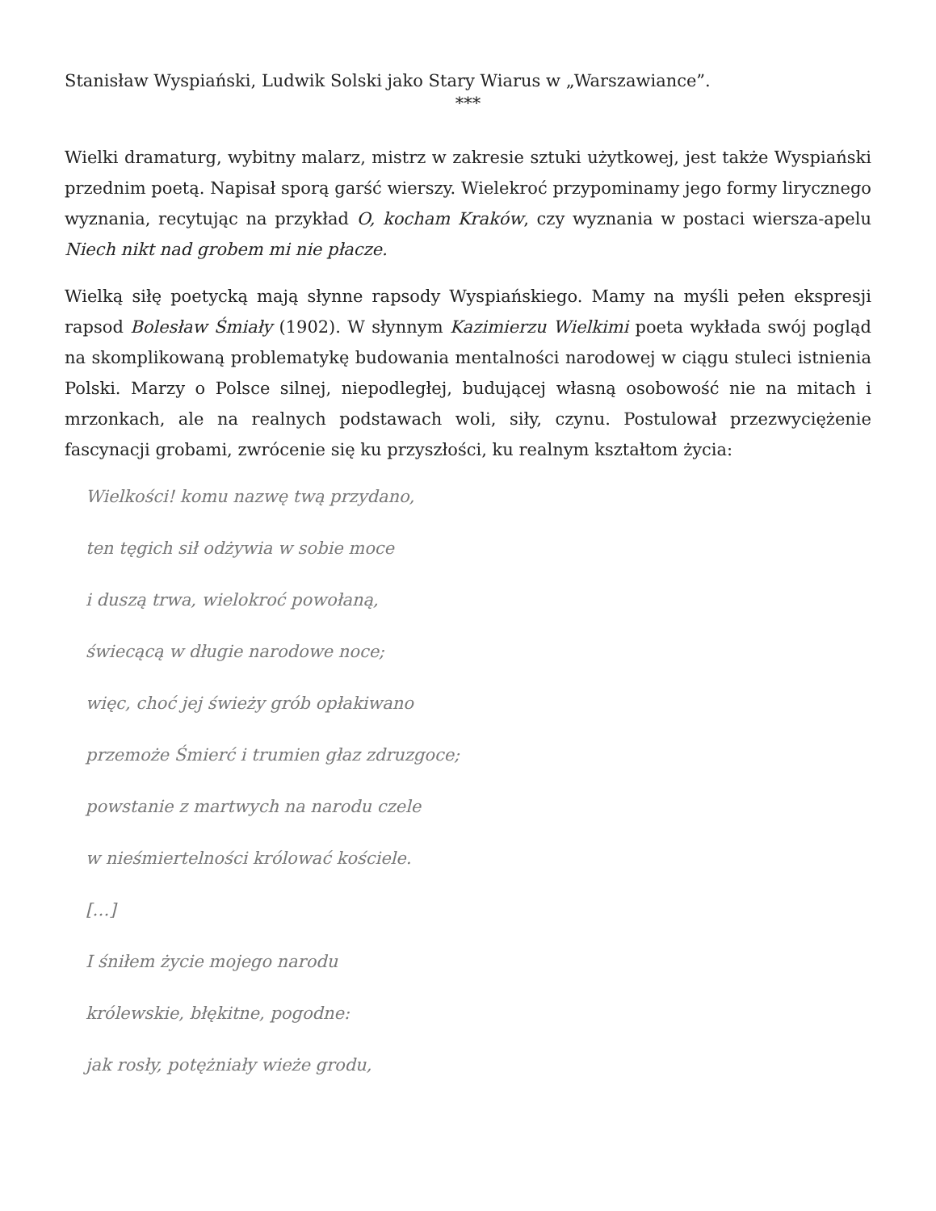Stanisław Wyspiański, Ludwik Solski jako Stary Wiarus w „Warszawiance”.
***
Wielki dramaturg, wybitny malarz, mistrz w zakresie sztuki użytkowej, jest także Wyspiański przednim poetą. Napisał sporą garść wierszy. Wielekroć przypominamy jego formy lirycznego wyznania, recytując na przykład O, kocham Kraków, czy wyznania w postaci wiersza-apelu Niech nikt nad grobem mi nie płacze.
Wielką siłę poetycką mają słynne rapsody Wyspiańskiego. Mamy na myśli pełen ekspresji rapsod Bolesław Śmiały (1902). W słynnym Kazimierzu Wielkimi poeta wykłada swój pogląd na skomplikowaną problematykę budowania mentalności narodowej w ciągu stuleci istnienia Polski. Marzy o Polsce silnej, niepodległej, budującej własną osobowość nie na mitach i mrzonkach, ale na realnych podstawach woli, siły, czynu. Postulował przezwyciężenie fascynacji grobami, zwrócenie się ku przyszłości, ku realnym kształtom życia:
Wielkości! komu nazwę twą przydano,
ten tęgich sił odżywia w sobie moce
i duszą trwa, wielokroć powołaną,
świecącą w długie narodowe noce;
więc, choć jej świeży grób opłakiwano
przemoże Śmierć i trumien głaz zdruzgoce;
powstanie z martwych na narodu czele
w nieśmiertelności królować kościele.
[…]
I śniłem życie mojego narodu
królewskie, błękitne, pogodne:
jak rosły, potężniały wieże grodu,